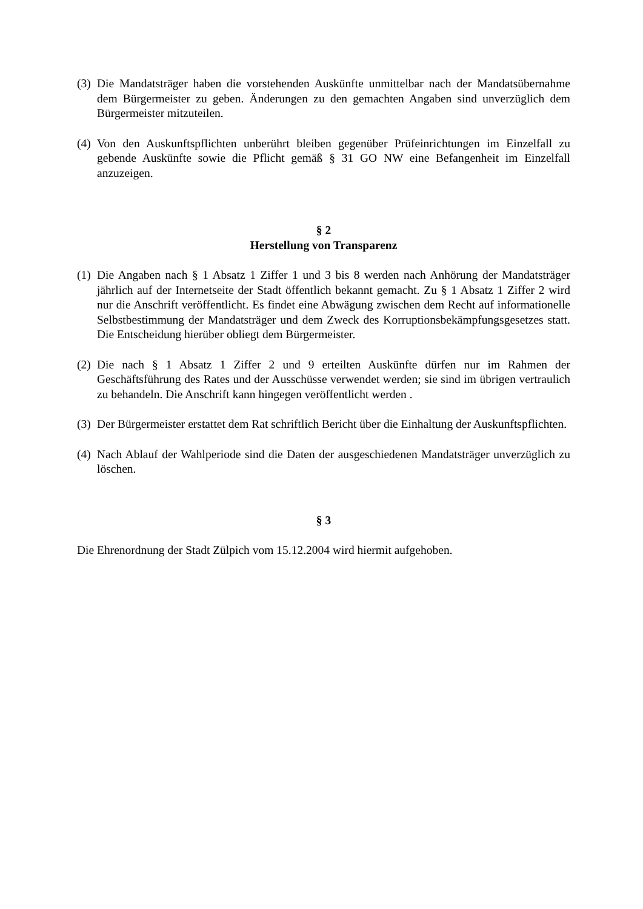(3) Die Mandatsträger haben die vorstehenden Auskünfte unmittelbar nach der Mandatsübernahme dem Bürgermeister zu geben. Änderungen zu den gemachten Angaben sind unverzüglich dem Bürgermeister mitzuteilen.
(4) Von den Auskunftspflichten unberührt bleiben gegenüber Prüfeinrichtungen im Einzelfall zu gebende Auskünfte sowie die Pflicht gemäß § 31 GO NW eine Befangenheit im Einzelfall anzuzeigen.
§ 2
Herstellung von Transparenz
(1) Die Angaben nach § 1 Absatz 1 Ziffer 1 und 3 bis 8 werden nach Anhörung der Mandatsträger jährlich auf der Internetseite der Stadt öffentlich bekannt gemacht. Zu § 1 Absatz 1 Ziffer 2 wird nur die Anschrift veröffentlicht. Es findet eine Abwägung zwischen dem Recht auf informationelle Selbstbestimmung der Mandatsträger und dem Zweck des Korruptionsbekämpfungsgesetzes statt. Die Entscheidung hierüber obliegt dem Bürgermeister.
(2) Die nach § 1 Absatz 1 Ziffer 2 und 9 erteilten Auskünfte dürfen nur im Rahmen der Geschäftsführung des Rates und der Ausschüsse verwendet werden; sie sind im übrigen vertraulich zu behandeln. Die Anschrift kann hingegen veröffentlicht werden .
(3) Der Bürgermeister erstattet dem Rat schriftlich Bericht über die Einhaltung der Auskunftspflichten.
(4) Nach Ablauf der Wahlperiode sind die Daten der ausgeschiedenen Mandatsträger unverzüglich zu löschen.
§ 3
Die Ehrenordnung der Stadt Zülpich vom 15.12.2004 wird hiermit aufgehoben.